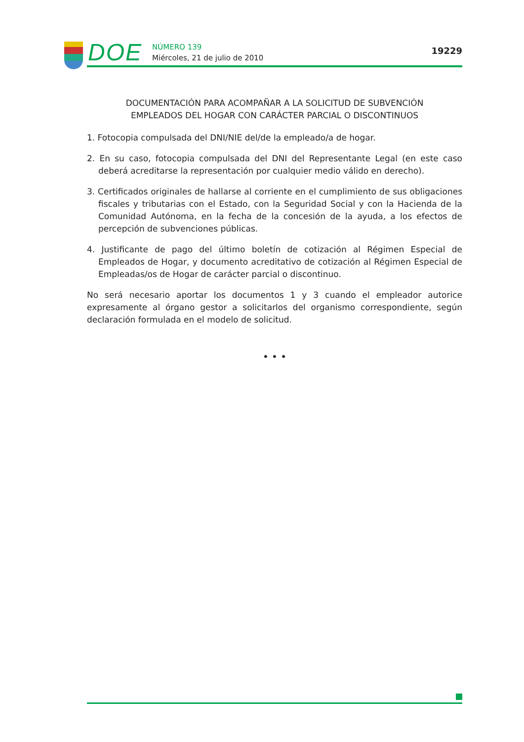DOE
NÚMERO 139
Miércoles, 21 de julio de 2010
19229
DOCUMENTACIÓN PARA ACOMPAÑAR A LA SOLICITUD DE SUBVENCIÓN
EMPLEADOS DEL HOGAR CON CARÁCTER PARCIAL O DISCONTINUOS
1. Fotocopia compulsada del DNI/NIE del/de la empleado/a de hogar.
2. En su caso, fotocopia compulsada del DNI del Representante Legal (en este caso deberá acreditarse la representación por cualquier medio válido en derecho).
3. Certificados originales de hallarse al corriente en el cumplimiento de sus obligaciones fiscales y tributarias con el Estado, con la Seguridad Social y con la Hacienda de la Comunidad Autónoma, en la fecha de la concesión de la ayuda, a los efectos de percepción de subvenciones públicas.
4. Justificante de pago del último boletín de cotización al Régimen Especial de Empleados de Hogar, y documento acreditativo de cotización al Régimen Especial de Empleadas/os de Hogar de carácter parcial o discontinuo.
No será necesario aportar los documentos 1 y 3 cuando el empleador autorice expresamente al órgano gestor a solicitarlos del organismo correspondiente, según declaración formulada en el modelo de solicitud.
• • •